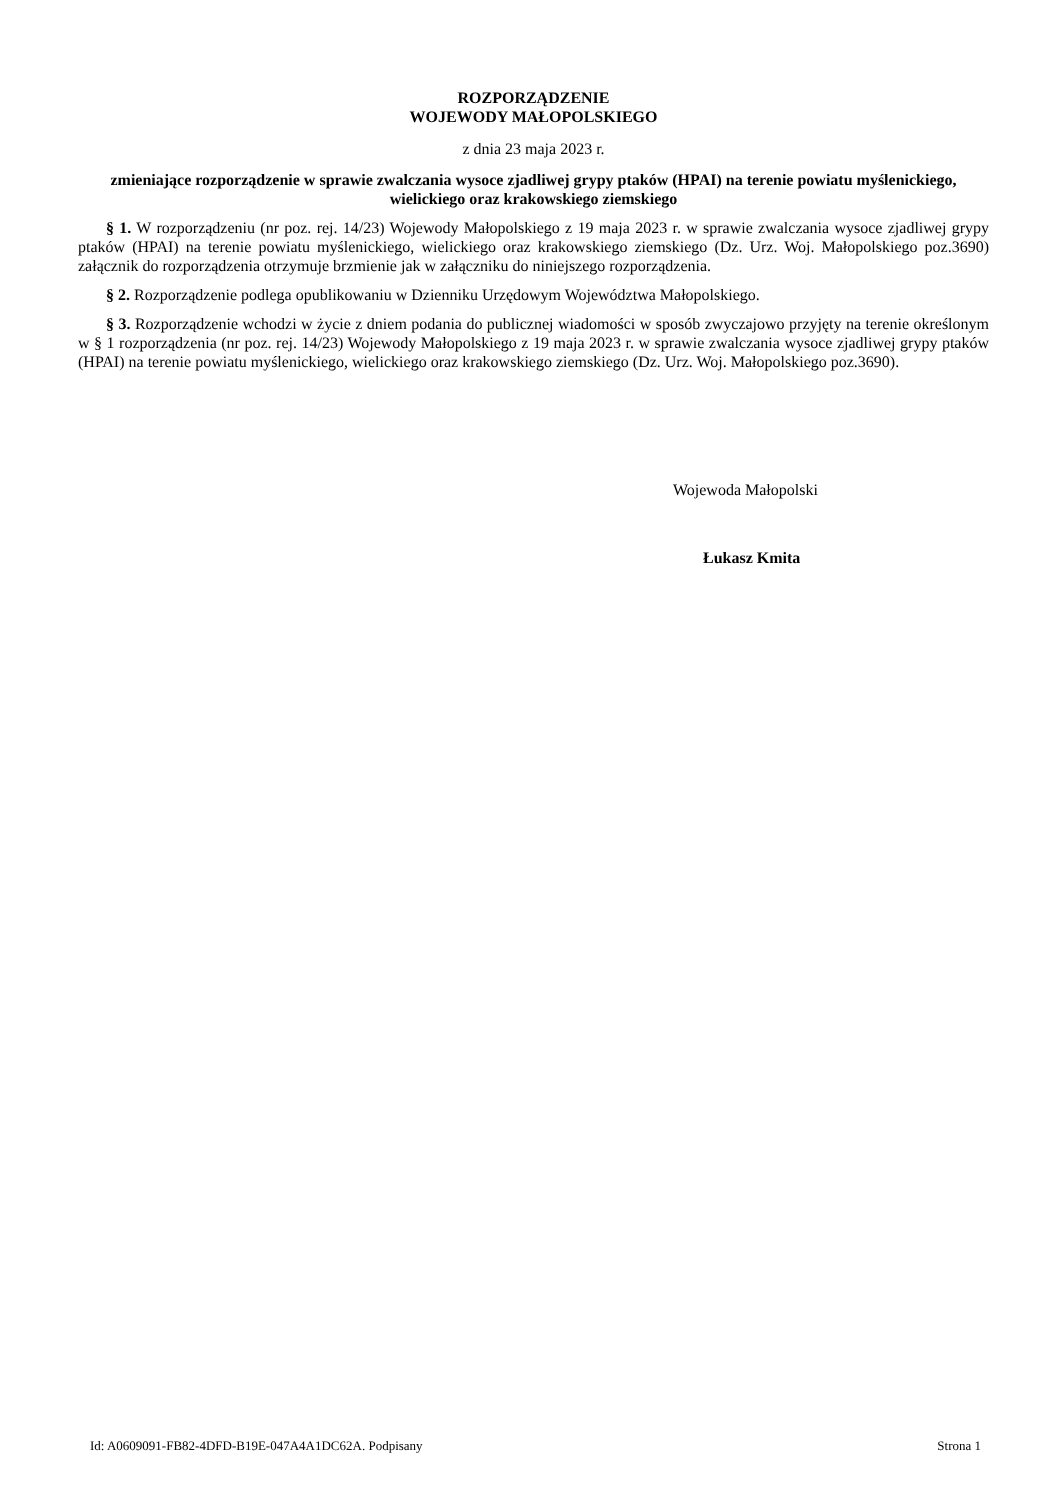ROZPORZĄDZENIE
WOJEWODY MAŁOPOLSKIEGO
z dnia 23 maja 2023 r.
zmieniające rozporządzenie w sprawie zwalczania wysoce zjadliwej grypy ptaków (HPAI) na terenie powiatu myślenickiego, wielickiego oraz krakowskiego ziemskiego
§ 1. W rozporządzeniu (nr poz. rej. 14/23) Wojewody Małopolskiego z 19 maja 2023 r. w sprawie zwalczania wysoce zjadliwej grypy ptaków (HPAI) na terenie powiatu myślenickiego, wielickiego oraz krakowskiego ziemskiego (Dz. Urz. Woj. Małopolskiego poz.3690) załącznik do rozporządzenia otrzymuje brzmienie jak w załączniku do niniejszego rozporządzenia.
§ 2. Rozporządzenie podlega opublikowaniu w Dzienniku Urzędowym Województwa Małopolskiego.
§ 3. Rozporządzenie wchodzi w życie z dniem podania do publicznej wiadomości w sposób zwyczajowo przyjęty na terenie określonym w § 1 rozporządzenia (nr poz. rej. 14/23) Wojewody Małopolskiego z 19 maja 2023 r. w sprawie zwalczania wysoce zjadliwej grypy ptaków (HPAI) na terenie powiatu myślenickiego, wielickiego oraz krakowskiego ziemskiego (Dz. Urz. Woj. Małopolskiego poz.3690).
Wojewoda Małopolski
Łukasz Kmita
Id: A0609091-FB82-4DFD-B19E-047A4A1DC62A. Podpisany Strona 1